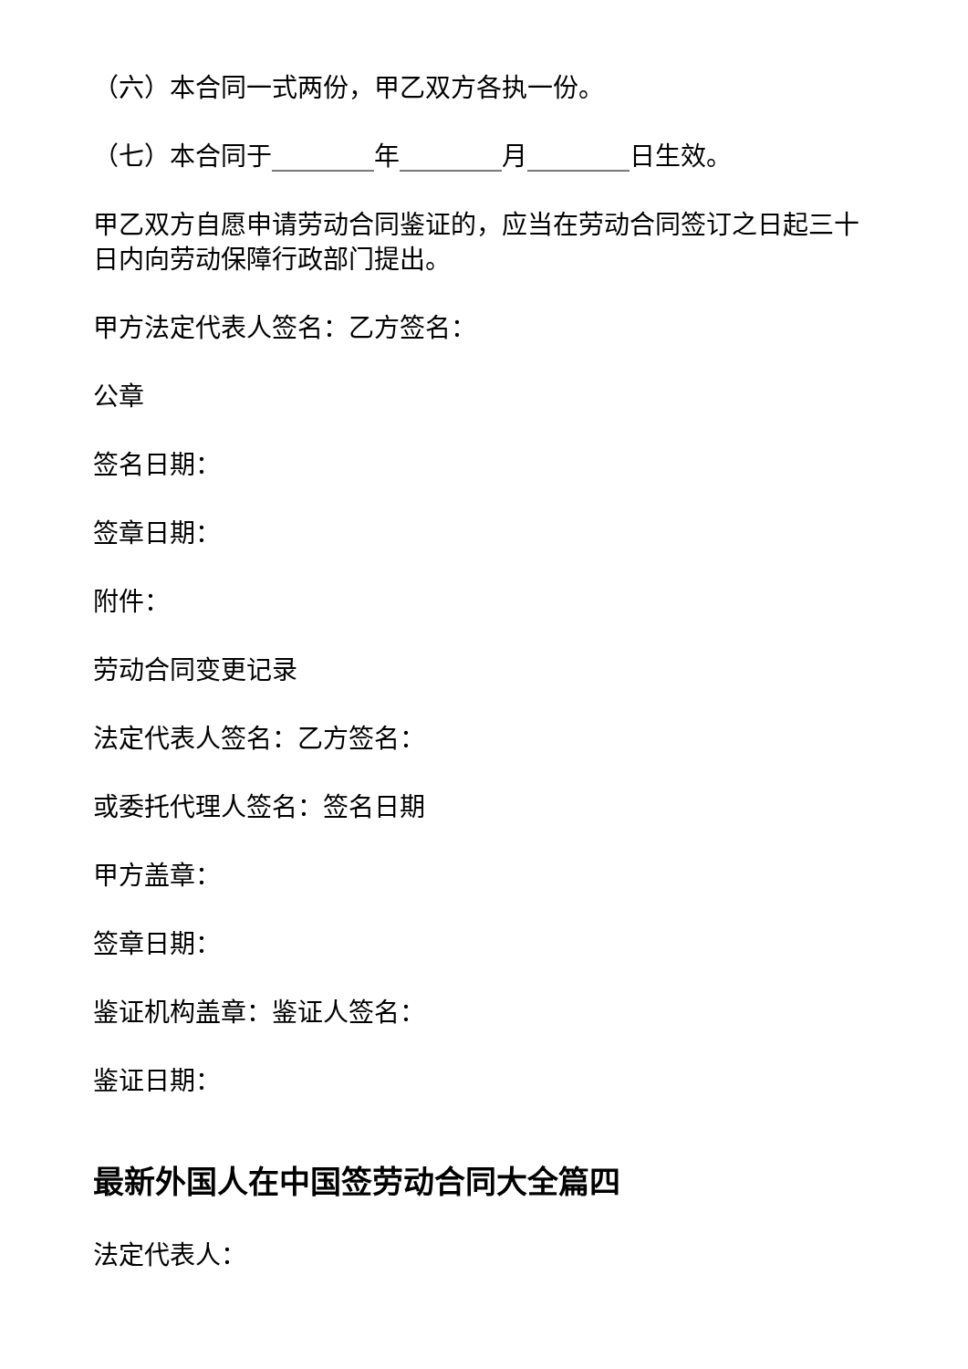（六）本合同一式两份，甲乙双方各执一份。
（七）本合同于________年________月________日生效。
甲乙双方自愿申请劳动合同鉴证的，应当在劳动合同签订之日起三十日内向劳动保障行政部门提出。
甲方法定代表人签名：乙方签名：
公章
签名日期：
签章日期：
附件：
劳动合同变更记录
法定代表人签名：乙方签名：
或委托代理人签名：签名日期
甲方盖章：
签章日期：
鉴证机构盖章：鉴证人签名：
鉴证日期：
最新外国人在中国签劳动合同大全篇四
法定代表人：